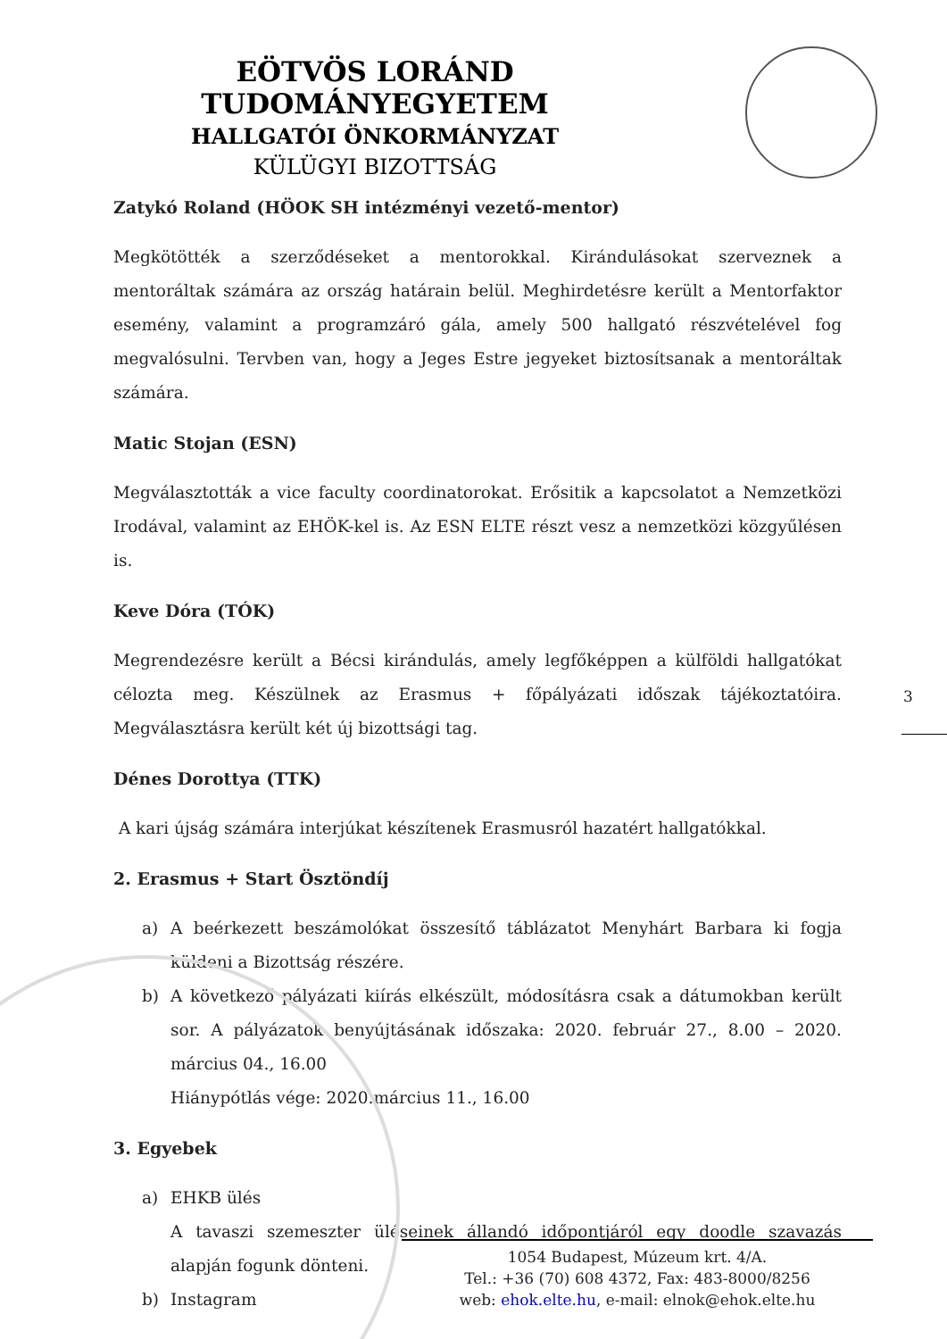EÖTVÖS LORÁND TUDOMÁNYEGYETEM
HALLGATÓI ÖNKORMÁNYZAT
KÜLÜGYI BIZOTTSÁG
Zatykó Roland (HÖOK SH intézményi vezető-mentor)
Megkötötték a szerződéseket a mentorokkal. Kirándulásokat szerveznek a mentoráltak számára az ország határain belül. Meghirdetésre került a Mentorfaktor esemény, valamint a programzáró gála, amely 500 hallgató részvételével fog megvalósulni. Tervben van, hogy a Jeges Estre jegyeket biztosítsanak a mentoráltak számára.
Matic Stojan (ESN)
Megválasztották a vice faculty coordinatorokat. Erősitik a kapcsolatot a Nemzetközi Irodával, valamint az EHÖK-kel is. Az ESN ELTE részt vesz a nemzetközi közgyűlésen is.
Keve Dóra (TÓK)
Megrendezésre került a Bécsi kirándulás, amely legfőképpen a külföldi hallgatókat célozta meg. Készülnek az Erasmus + főpályázati időszak tájékoztatóira. Megválasztásra került két új bizottsági tag.
Dénes Dorottya (TTK)
A kari újság számára interjúkat készítenek Erasmusról hazatért hallgatókkal.
2. Erasmus + Start Ösztöndíj
a) A beérkezett beszámolókat összesítő táblázatot Menyhárt Barbara ki fogja küldeni a Bizottság részére.
b) A következő pályázati kiírás elkészült, módosításra csak a dátumokban került sor. A pályázatok benyújtásának időszaka: 2020. február 27., 8.00 – 2020. március 04., 16.00
Hiánypótlás vége: 2020.március 11., 16.00
3. Egyebek
a) EHKB ülés
A tavaszi szemeszter üléseinek állandó időpontjáról egy doodle szavazás alapján fogunk dönteni.
b) Instagram
3
1054 Budapest, Múzeum krt. 4/A.
Tel.: +36 (70) 608 4372, Fax: 483-8000/8256
web: ehok.elte.hu, e-mail: elnok@ehok.elte.hu